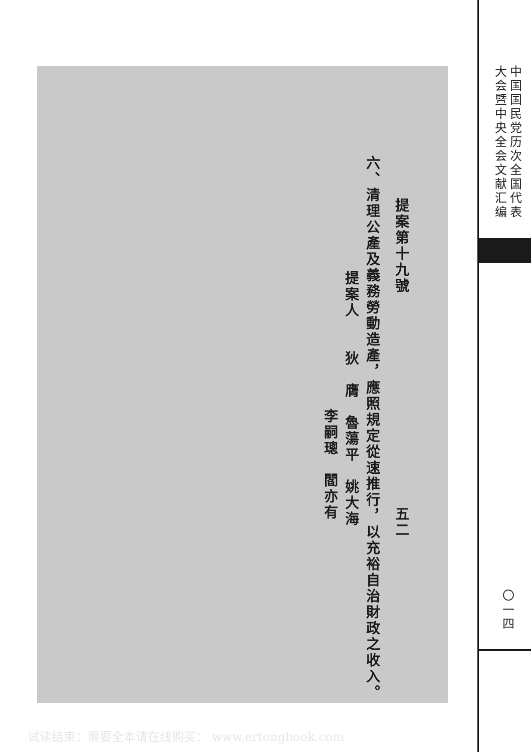提案第十九號
五二
六、清理公產及義務勞動造產，應照規定從速推行，以充裕自治財政之收入。
提案人
狄　膺　魯蕩平　姚大海
李嗣璁　閻亦有
中国国民党历次全国代表
大会暨中央全会文献汇编
〇一四
试读结束：需要全本请在线购买： www.ertongbook.com